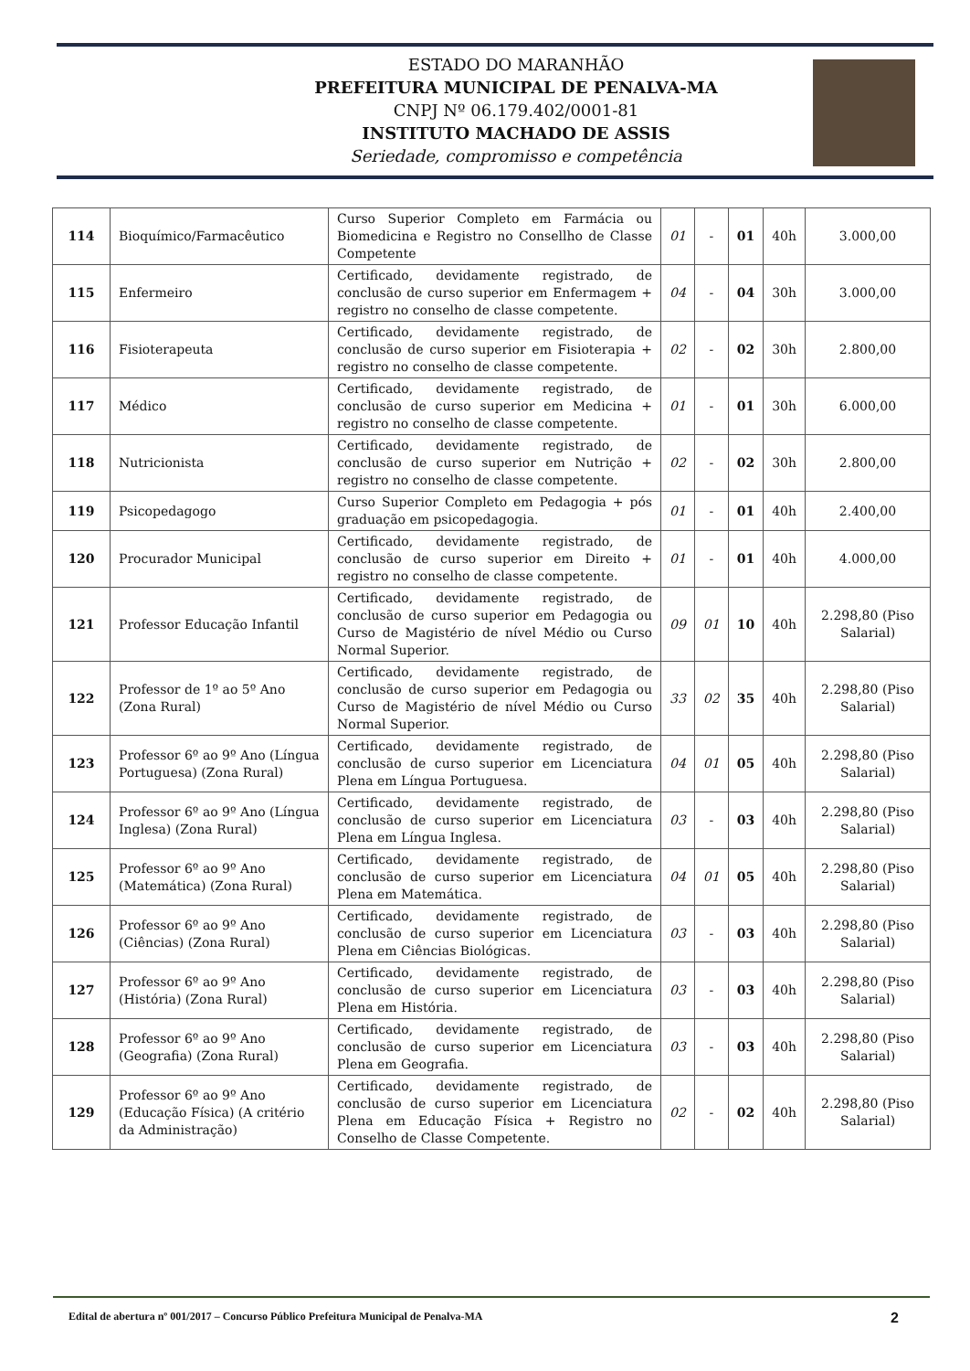ESTADO DO MARANHÃO
PREFEITURA MUNICIPAL DE PENALVA-MA
CNPJ Nº 06.179.402/0001-81
INSTITUTO MACHADO DE ASSIS
Seriedade, compromisso e competência
| 114 | Bioquímico/Farmacêutico | Curso Superior Completo em Farmácia ou Biomedicina e Registro no Consellho de Classe Competente | 01 | - | 01 | 40h | 3.000,00 |
| 115 | Enfermeiro | Certificado, devidamente registrado, de conclusão de curso superior em Enfermagem + registro no conselho de classe competente. | 04 | - | 04 | 30h | 3.000,00 |
| 116 | Fisioterapeuta | Certificado, devidamente registrado, de conclusão de curso superior em Fisioterapia + registro no conselho de classe competente. | 02 | - | 02 | 30h | 2.800,00 |
| 117 | Médico | Certificado, devidamente registrado, de conclusão de curso superior em Medicina + registro no conselho de classe competente. | 01 | - | 01 | 30h | 6.000,00 |
| 118 | Nutricionista | Certificado, devidamente registrado, de conclusão de curso superior em Nutrição + registro no conselho de classe competente. | 02 | - | 02 | 30h | 2.800,00 |
| 119 | Psicopedagogo | Curso Superior Completo em Pedagogia + pós graduação em psicopedagogia. | 01 | - | 01 | 40h | 2.400,00 |
| 120 | Procurador Municipal | Certificado, devidamente registrado, de conclusão de curso superior em Direito + registro no conselho de classe competente. | 01 | - | 01 | 40h | 4.000,00 |
| 121 | Professor Educação Infantil | Certificado, devidamente registrado, de conclusão de curso superior em Pedagogia ou Curso de Magistério de nível Médio ou Curso Normal Superior. | 09 | 01 | 10 | 40h | 2.298,80 (Piso Salarial) |
| 122 | Professor de 1º ao 5º Ano (Zona Rural) | Certificado, devidamente registrado, de conclusão de curso superior em Pedagogia ou Curso de Magistério de nível Médio ou Curso Normal Superior. | 33 | 02 | 35 | 40h | 2.298,80 (Piso Salarial) |
| 123 | Professor 6º ao 9º Ano (Língua Portuguesa) (Zona Rural) | Certificado, devidamente registrado, de conclusão de curso superior em Licenciatura Plena em Língua Portuguesa. | 04 | 01 | 05 | 40h | 2.298,80 (Piso Salarial) |
| 124 | Professor 6º ao 9º Ano (Língua Inglesa) (Zona Rural) | Certificado, devidamente registrado, de conclusão de curso superior em Licenciatura Plena em Língua Inglesa. | 03 | - | 03 | 40h | 2.298,80 (Piso Salarial) |
| 125 | Professor 6º ao 9º Ano (Matemática) (Zona Rural) | Certificado, devidamente registrado, de conclusão de curso superior em Licenciatura Plena em Matemática. | 04 | 01 | 05 | 40h | 2.298,80 (Piso Salarial) |
| 126 | Professor 6º ao 9º Ano (Ciências) (Zona Rural) | Certificado, devidamente registrado, de conclusão de curso superior em Licenciatura Plena em Ciências Biológicas. | 03 | - | 03 | 40h | 2.298,80 (Piso Salarial) |
| 127 | Professor 6º ao 9º Ano (História) (Zona Rural) | Certificado, devidamente registrado, de conclusão de curso superior em Licenciatura Plena em História. | 03 | - | 03 | 40h | 2.298,80 (Piso Salarial) |
| 128 | Professor 6º ao 9º Ano (Geografia) (Zona Rural) | Certificado, devidamente registrado, de conclusão de curso superior em Licenciatura Plena em Geografia. | 03 | - | 03 | 40h | 2.298,80 (Piso Salarial) |
| 129 | Professor 6º ao 9º Ano (Educação Física) (A critério da Administração) | Certificado, devidamente registrado, de conclusão de curso superior em Licenciatura Plena em Educação Física + Registro no Conselho de Classe Competente. | 02 | - | 02 | 40h | 2.298,80 (Piso Salarial) |
Edital de abertura nº 001/2017 – Concurso Público Prefeitura Municipal de Penalva-MA
2